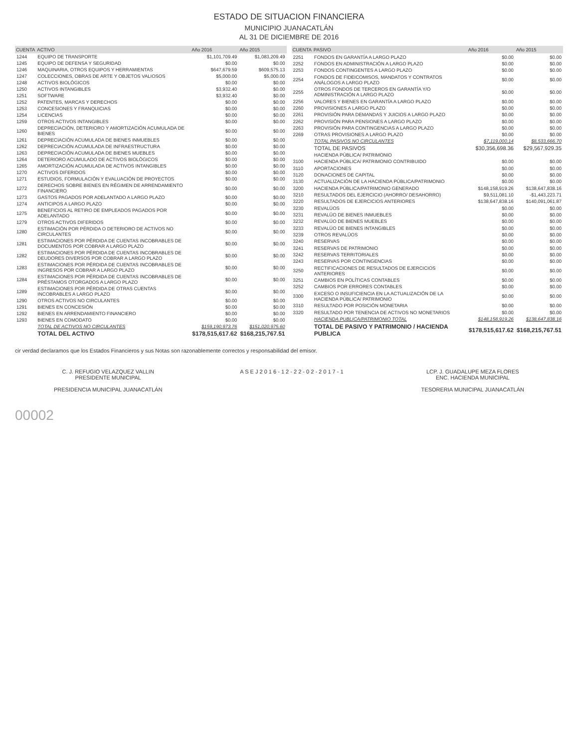ESTADO DE SITUACION FINANCIERA
MUNICIPIO JUANACATLÁN
AL 31 DE DICIEMBRE DE 2016
| CUENTA | ACTIVO | Año 2016 | Año 2015 |
| --- | --- | --- | --- |
| 1244 | EQUIPO DE TRANSPORTE | $1,101,709.49 | $1,083,209.49 |
| 1245 | EQUIPO DE DEFENSA Y SEGURIDAD | $0.00 | $0.00 |
| 1246 | MAQUINARIA, OTROS EQUIPOS Y HERRAMIENTAS | $647,679.59 | $609,575.13 |
| 1247 | COLECCIONES, OBRAS DE ARTE Y OBJETOS VALIOSOS | $5,000.00 | $5,000.00 |
| 1248 | ACTIVOS BIOLÓGICOS | $0.00 | $0.00 |
| 1250 | ACTIVOS INTANGIBLES | $3,932.40 | $0.00 |
| 1251 | SOFTWARE | $3,932.40 | $0.00 |
| 1252 | PATENTES, MARCAS Y DERECHOS | $0.00 | $0.00 |
| 1253 | CONCESIONES Y FRANQUICIAS | $0.00 | $0.00 |
| 1254 | LICENCIAS | $0.00 | $0.00 |
| 1259 | OTROS ACTIVOS INTANGIBLES | $0.00 | $0.00 |
| 1260 | DEPRECIACIÓN, DETERIORO Y AMORTIZACIÓN ACUMULADA DE BIENES | $0.00 | $0.00 |
| 1261 | DEPRECIACIÓN ACUMULADA DE BIENES INMUEBLES | $0.00 | $0.00 |
| 1262 | DEPRECIACIÓN ACUMULADA DE INFRAESTRUCTURA | $0.00 | $0.00 |
| 1263 | DEPRECIACIÓN ACUMULADA DE BIENES MUEBLES | $0.00 | $0.00 |
| 1264 | DETERIORO ACUMULADO DE ACTIVOS BIOLÓGICOS | $0.00 | $0.00 |
| 1265 | AMORTIZACIÓN ACUMULADA DE ACTIVOS INTANGIBLES | $0.00 | $0.00 |
| 1270 | ACTIVOS DIFERIDOS | $0.00 | $0.00 |
| 1271 | ESTUDIOS, FORMULACIÓN Y EVALUACIÓN DE PROYECTOS | $0.00 | $0.00 |
| 1272 | DERECHOS SOBRE BIENES EN RÉGIMEN DE ARRENDAMIENTO FINANCIERO | $0.00 | $0.00 |
| 1273 | GASTOS PAGADOS POR ADELANTADO A LARGO PLAZO | $0.00 | $0.00 |
| 1274 | ANTICIPOS A LARGO PLAZO | $0.00 | $0.00 |
| 1275 | BENEFICIOS AL RETIRO DE EMPLEADOS PAGADOS POR ADELANTADO | $0.00 | $0.00 |
| 1279 | OTROS ACTIVOS DIFERIDOS | $0.00 | $0.00 |
| 1280 | ESTIMACIÓN POR PÉRDIDA O DETERIORO DE ACTIVOS NO CIRCULANTES | $0.00 | $0.00 |
| 1281 | ESTIMACIONES POR PÉRDIDA DE CUENTAS INCOBRABLES DE DOCUMENTOS POR COBRAR A LARGO PLAZO | $0.00 | $0.00 |
| 1282 | ESTIMACIONES POR PÉRDIDA DE CUENTAS INCOBRABLES DE DEUDORES DIVERSOS POR COBRAR A LARGO PLAZO | $0.00 | $0.00 |
| 1283 | ESTIMACIONES POR PÉRDIDA DE CUENTAS INCOBRABLES DE INGRESOS POR COBRAR A LARGO PLAZO | $0.00 | $0.00 |
| 1284 | ESTIMACIONES POR PÉRDIDA DE CUENTAS INCOBRABLES DE PRÉSTAMOS OTORGADOS A LARGO PLAZO | $0.00 | $0.00 |
| 1289 | ESTIMACIONES POR PÉRDIDA DE OTRAS CUENTAS INCOBRABLES A LARGO PLAZO | $0.00 | $0.00 |
| 1290 | OTROS ACTIVOS NO CIRCULANTES | $0.00 | $0.00 |
| 1291 | BIENES EN CONCESIÓN | $0.00 | $0.00 |
| 1292 | BIENES EN ARRENDAMIENTO FINANCIERO | $0.00 | $0.00 |
| 1293 | BIENES EN COMODATO | $0.00 | $0.00 |
| | TOTAL DE ACTIVOS NO CIRCULANTES | $159,190,973.76 | $151,020,975.60 |
| | TOTAL DEL ACTIVO | $178,515,617.62 | $168,215,767.51 |
| CUENTA | PASIVO | Año 2016 | Año 2015 |
| --- | --- | --- | --- |
| 2251 | FONDOS EN GARANTÍA A LARGO PLAZO | $0.00 | $0.00 |
| 2252 | FONDOS EN ADMINISTRACIÓN A LARGO PLAZO | $0.00 | $0.00 |
| 2253 | FONDOS CONTINGENTES A LARGO PLAZO | $0.00 | $0.00 |
| 2254 | FONDOS DE FIDEICOMISOS, MANDATOS Y CONTRATOS ANÁLOGOS A LARGO PLAZO | $0.00 | $0.00 |
| 2255 | OTROS FONDOS DE TERCEROS EN GARANTÍA Y/O ADMINISTRACIÓN A LARGO PLAZO | $0.00 | $0.00 |
| 2256 | VALORES Y BIENES EN GARANTÍA A LARGO PLAZO | $0.00 | $0.00 |
| 2260 | PROVISIONES A LARGO PLAZO | $0.00 | $0.00 |
| 2261 | PROVISIÓN PARA DEMANDAS Y JUICIOS A LARGO PLAZO | $0.00 | $0.00 |
| 2262 | PROVISIÓN PARA PENSIONES A LARGO PLAZO | $0.00 | $0.00 |
| 2263 | PROVISIÓN PARA CONTINGENCIAS A LARGO PLAZO | $0.00 | $0.00 |
| 2269 | OTRAS PROVISIONES A LARGO PLAZO | $0.00 | $0.00 |
| | TOTAL PASIVOS NO CIRCULANTES | $7,119,000.14 | $8,533,666.70 |
| | TOTAL DE PASIVOS | $30,356,698.36 | $29,567,929.35 |
| | HACIENDA PÚBLICA/ PATRIMONIO | | |
| 3100 | HACIENDA PÚBLICA/ PATRIMONIO CONTRIBUIDO | $0.00 | $0.00 |
| 3110 | APORTACIONES | $0.00 | $0.00 |
| 3120 | DONACIONES DE CAPITAL | $0.00 | $0.00 |
| 3130 | ACTUALIZACIÓN DE LA HACIENDA PÚBLICA/PATRIMONIO | $0.00 | $0.00 |
| 3200 | HACIENDA PÚBLICA/PATRIMONIO GENERADO | $148,158,919.26 | $138,647,838.16 |
| 3210 | RESULTADOS DEL EJERCICIO (AHORRO/ DESAHORRO) | $9,511,081.10 | -$1,443,223.71 |
| 3220 | RESULTADOS DE EJERCICIOS ANTERIORES | $138,647,838.16 | $140,091,061.87 |
| 3230 | REVALÚOS | $0.00 | $0.00 |
| 3231 | REVALÚO DE BIENES INMUEBLES | $0.00 | $0.00 |
| 3232 | REVALÚO DE BIENES MUEBLES | $0.00 | $0.00 |
| 3233 | REVALÚO DE BIENES INTANGIBLES | $0.00 | $0.00 |
| 3239 | OTROS REVALÚOS | $0.00 | $0.00 |
| 3240 | RESERVAS | $0.00 | $0.00 |
| 3241 | RESERVAS DE PATRIMONIO | $0.00 | $0.00 |
| 3242 | RESERVAS TERRITORIALES | $0.00 | $0.00 |
| 3243 | RESERVAS POR CONTINGENCIAS | $0.00 | $0.00 |
| 3250 | RECTIFICACIONES DE RESULTADOS DE EJERCICIOS ANTERIORES | $0.00 | $0.00 |
| 3251 | CAMBIOS EN POLÍTICAS CONTABLES | $0.00 | $0.00 |
| 3252 | CAMBIOS POR ERRORES CONTABLES | $0.00 | $0.00 |
| 3300 | EXCESO O INSUFICIENCIA EN LA ACTUALIZACIÓN DE LA HACIENDA PÚBLICA/ PATRIMONIO | $0.00 | $0.00 |
| 3310 | RESULTADO POR POSICIÓN MONETARIA | $0.00 | $0.00 |
| 3320 | RESULTADO POR TENENCIA DE ACTIVOS NO MONETARIOS | $0.00 | $0.00 |
| | HACIENDA PUBLICA/PATRIMONIO TOTAL | $148,158,919.26 | $138,647,838.16 |
| | TOTAL DE PASIVO Y PATRIMONIO / HACIENDA PUBLICA | $178,515,617.62 | $168,215,767.51 |
cir verdad declaramos que los Estados Financieros y sus Notas son razonablemente correctos y responsabilidad del emisor.
C. J. REFUGIO VELAZQUEZ VALLIN
PRESIDENTE MUNICIPAL
PRESIDENCIA MUNICIPAL JUANACATLÁN
A S E J 2 0 1 6 - 1 2 - 2 2 - 0 2 - 2 0 1 7 - 1
LCP. J. GUADALUPE MEZA FLORES
ENC. HACIENDA MUNICIPAL
TESORERIA MUNICIPAL JUANACATLÁN
00002